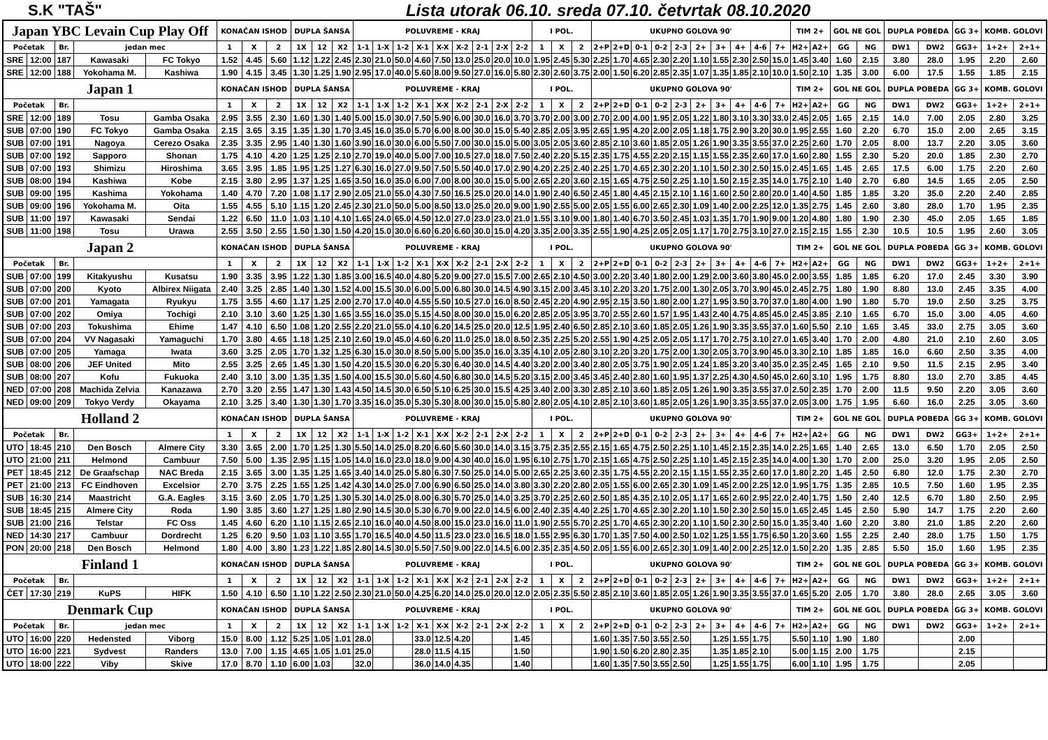S.K "TAŠ" Lista utorak 06.10. sreda 07.10. četvrtak 08.10.2020
| Japan YBC Levain Cup Play Off | | | | | KONAČAN ISHOD | | | DUPLA ŠANSA | | | POLUVREME - KRAJ | | | | | | | | | I POL. | | | UKUPNO GOLOVA 90' | | | | | | | | | | TIM 2+ | | GOL NE GOL | | DUPLA POBEDA | | GG 3+ | KOMB. GOLOVI | |
| --- | --- | --- | --- | --- | --- | --- | --- | --- | --- | --- | --- | --- | --- | --- | --- | --- | --- | --- | --- | --- | --- | --- | --- | --- | --- | --- | --- | --- | --- | --- | --- | --- | --- | --- | --- | --- | --- | --- | --- | --- | --- |
| Početak | | Br. | jedan mec | | 1 | X | 2 | 1X | 12 | X2 | 1-1 | 1-X | 1-2 | X-1 | X-X | X-2 | 2-1 | 2-X | 2-2 | 1 | X | 2 | 2+P | 2+D | 0-1 | 0-2 | 2-3 | 2+ | 3+ | 4+ | 4-6 | 7+ | H2+ | A2+ | GG | NG | DW1 | DW2 | GG3+ | 1+2+ | 2+1+ |
| SRE | 12:00 | 187 | Kawasaki | FC Tokyo | 1.52 | 4.45 | 5.60 | 1.12 | 1.22 | 2.45 | 2.30 | 21.0 | 50.0 | 4.60 | 7.50 | 13.0 | 25.0 | 20.0 | 10.0 | 1.95 | 2.45 | 5.30 | 2.25 | 1.70 | 4.65 | 2.30 | 2.20 | 1.10 | 1.55 | 2.30 | 2.50 | 15.0 | 1.45 | 3.40 | 1.60 | 2.15 | 3.80 | 28.0 | 1.95 | 2.20 | 2.60 |
| SRE | 12:00 | 188 | Yokohama M. | Kashiwa | 1.90 | 4.15 | 3.45 | 1.30 | 1.25 | 1.90 | 2.95 | 17.0 | 40.0 | 5.60 | 8.00 | 9.50 | 27.0 | 16.0 | 5.80 | 2.30 | 2.60 | 3.75 | 2.00 | 1.50 | 6.20 | 2.85 | 2.35 | 1.07 | 1.35 | 1.85 | 2.10 | 10.0 | 1.50 | 2.10 | 1.35 | 3.00 | 6.00 | 17.5 | 1.55 | 1.85 | 2.15 |
| Japan 1 | | | | | KONAČAN ISHOD | | | DUPLA ŠANSA | | | POLUVREME - KRAJ | | | | | | | | | I POL. | | | UKUPNO GOLOVA 90' | | | | | | | | | | TIM 2+ | | GOL NE GOL | | DUPLA POBEDA | | GG 3+ | KOMB. GOLOVI | |
| Početak | | Br. | | | 1 | X | 2 | 1X | 12 | X2 | 1-1 | 1-X | 1-2 | X-1 | X-X | X-2 | 2-1 | 2-X | 2-2 | 1 | X | 2 | 2+P | 2+D | 0-1 | 0-2 | 2-3 | 2+ | 3+ | 4+ | 4-6 | 7+ | H2+ | A2+ | GG | NG | DW1 | DW2 | GG3+ | 1+2+ | 2+1+ |
| SRE | 12:00 | 189 | Tosu | Gamba Osaka | 2.95 | 3.55 | 2.30 | 1.60 | 1.30 | 1.40 | 5.00 | 15.0 | 30.0 | 7.50 | 5.90 | 6.00 | 30.0 | 16.0 | 3.70 | 3.70 | 2.00 | 3.00 | 2.70 | 2.00 | 4.00 | 1.95 | 2.05 | 1.22 | 1.80 | 3.10 | 3.30 | 33.0 | 2.45 | 2.05 | 1.65 | 2.15 | 14.0 | 7.00 | 2.05 | 2.80 | 3.25 |
| SUB | 07:00 | 190 | FC Tokyo | Gamba Osaka | 2.15 | 3.65 | 3.15 | 1.35 | 1.30 | 1.70 | 3.45 | 16.0 | 35.0 | 5.70 | 6.00 | 8.00 | 30.0 | 15.0 | 5.40 | 2.85 | 2.05 | 3.95 | 2.65 | 1.95 | 4.20 | 2.00 | 2.05 | 1.18 | 1.75 | 2.90 | 3.20 | 30.0 | 1.95 | 2.55 | 1.60 | 2.20 | 6.70 | 15.0 | 2.00 | 2.65 | 3.15 |
| SUB | 07:00 | 191 | Nagoya | Cerezo Osaka | 2.35 | 3.35 | 2.95 | 1.40 | 1.30 | 1.60 | 3.90 | 16.0 | 30.0 | 6.00 | 5.50 | 7.00 | 30.0 | 15.0 | 5.00 | 3.05 | 2.05 | 3.60 | 2.85 | 2.10 | 3.60 | 1.85 | 2.05 | 1.26 | 1.90 | 3.35 | 3.55 | 37.0 | 2.25 | 2.60 | 1.70 | 2.05 | 8.00 | 13.7 | 2.20 | 3.05 | 3.60 |
| SUB | 07:00 | 192 | Sapporo | Shonan | 1.75 | 4.10 | 4.20 | 1.25 | 1.25 | 2.10 | 2.70 | 19.0 | 40.0 | 5.00 | 7.00 | 10.5 | 27.0 | 18.0 | 7.50 | 2.40 | 2.20 | 5.15 | 2.35 | 1.75 | 4.55 | 2.20 | 2.15 | 1.15 | 1.55 | 2.35 | 2.60 | 17.0 | 1.60 | 2.80 | 1.55 | 2.30 | 5.20 | 20.0 | 1.85 | 2.30 | 2.70 |
| SUB | 07:00 | 193 | Shimizu | Hiroshima | 3.65 | 3.95 | 1.85 | 1.95 | 1.25 | 1.27 | 6.30 | 16.0 | 27.0 | 9.50 | 7.50 | 5.50 | 40.0 | 17.0 | 2.90 | 4.20 | 2.25 | 2.40 | 2.25 | 1.70 | 4.65 | 2.30 | 2.20 | 1.10 | 1.50 | 2.30 | 2.50 | 15.0 | 2.45 | 1.65 | 1.45 | 2.65 | 17.5 | 6.00 | 1.75 | 2.20 | 2.60 |
| SUB | 08:00 | 194 | Kashiwa | Kobe | 2.15 | 3.80 | 2.95 | 1.37 | 1.25 | 1.65 | 3.50 | 16.0 | 35.0 | 6.00 | 7.00 | 8.00 | 30.0 | 15.0 | 5.00 | 2.65 | 2.20 | 3.60 | 2.15 | 1.65 | 4.75 | 2.50 | 2.25 | 1.10 | 1.50 | 2.15 | 2.35 | 14.0 | 1.75 | 2.10 | 1.40 | 2.70 | 6.80 | 14.5 | 1.65 | 2.05 | 2.50 |
| SUB | 09:00 | 195 | Kashima | Yokohama | 1.40 | 4.70 | 7.20 | 1.08 | 1.17 | 2.90 | 2.05 | 21.0 | 55.0 | 4.30 | 7.50 | 16.5 | 25.0 | 20.0 | 14.0 | 1.90 | 2.40 | 6.50 | 2.45 | 1.80 | 4.45 | 2.15 | 2.10 | 1.16 | 1.60 | 2.50 | 2.80 | 20.0 | 1.40 | 4.50 | 1.85 | 1.85 | 3.20 | 35.0 | 2.20 | 2.40 | 2.85 |
| SUB | 09:00 | 196 | Yokohama M. | Oita | 1.55 | 4.55 | 5.10 | 1.15 | 1.20 | 2.45 | 2.30 | 21.0 | 50.0 | 5.00 | 8.50 | 13.0 | 25.0 | 20.0 | 9.00 | 1.90 | 2.55 | 5.00 | 2.05 | 1.55 | 6.00 | 2.65 | 2.30 | 1.09 | 1.40 | 2.00 | 2.25 | 12.0 | 1.35 | 2.75 | 1.45 | 2.60 | 3.80 | 28.0 | 1.70 | 1.95 | 2.35 |
| SUB | 11:00 | 197 | Kawasaki | Sendai | 1.22 | 6.50 | 11.0 | 1.03 | 1.10 | 4.10 | 1.65 | 24.0 | 65.0 | 4.50 | 12.0 | 27.0 | 23.0 | 23.0 | 21.0 | 1.55 | 3.10 | 9.00 | 1.80 | 1.40 | 6.70 | 3.50 | 2.45 | 1.03 | 1.35 | 1.70 | 1.90 | 9.00 | 1.20 | 4.80 | 1.80 | 1.90 | 2.30 | 45.0 | 2.05 | 1.65 | 1.85 |
| SUB | 11:00 | 198 | Tosu | Urawa | 2.55 | 3.50 | 2.55 | 1.50 | 1.30 | 1.50 | 4.20 | 15.0 | 30.0 | 6.60 | 6.20 | 6.60 | 30.0 | 15.0 | 4.20 | 3.35 | 2.00 | 3.35 | 2.55 | 1.90 | 4.25 | 2.05 | 2.05 | 1.17 | 1.70 | 2.75 | 3.10 | 27.0 | 2.15 | 2.15 | 1.55 | 2.30 | 10.5 | 10.5 | 1.95 | 2.60 | 3.05 |
| Japan 2 | | | | | KONAČAN ISHOD | | | DUPLA ŠANSA | | | POLUVREME - KRAJ | | | | | | | | | I POL. | | | UKUPNO GOLOVA 90' | | | | | | | | | | TIM 2+ | | GOL NE GOL | | DUPLA POBEDA | | GG 3+ | KOMB. GOLOVI | |
| Početak | | Br. | | | 1 | X | 2 | 1X | 12 | X2 | 1-1 | 1-X | 1-2 | X-1 | X-X | X-2 | 2-1 | 2-X | 2-2 | 1 | X | 2 | 2+P | 2+D | 0-1 | 0-2 | 2-3 | 2+ | 3+ | 4+ | 4-6 | 7+ | H2+ | A2+ | GG | NG | DW1 | DW2 | GG3+ | 1+2+ | 2+1+ |
| SUB | 07:00 | 199 | Kitakyushu | Kusatsu | 1.90 | 3.35 | 3.95 | 1.22 | 1.30 | 1.85 | 3.00 | 16.5 | 40.0 | 4.80 | 5.20 | 9.00 | 27.0 | 15.5 | 7.00 | 2.65 | 2.10 | 4.50 | 3.00 | 2.20 | 3.40 | 1.80 | 2.00 | 1.29 | 2.00 | 3.60 | 3.80 | 45.0 | 2.00 | 3.55 | 1.85 | 1.85 | 6.20 | 17.0 | 2.45 | 3.30 | 3.90 |
| SUB | 07:00 | 200 | Kyoto | Albirex Niigata | 2.40 | 3.25 | 2.85 | 1.40 | 1.30 | 1.52 | 4.00 | 15.5 | 30.0 | 6.00 | 5.00 | 6.80 | 30.0 | 14.5 | 4.90 | 3.15 | 2.00 | 3.45 | 3.10 | 2.20 | 3.20 | 1.75 | 2.00 | 1.30 | 2.05 | 3.70 | 3.90 | 45.0 | 2.45 | 2.75 | 1.80 | 1.90 | 8.80 | 13.0 | 2.45 | 3.35 | 4.00 |
| SUB | 07:00 | 201 | Yamagata | Ryukyu | 1.75 | 3.55 | 4.60 | 1.17 | 1.25 | 2.00 | 2.70 | 17.0 | 40.0 | 4.55 | 5.50 | 10.5 | 27.0 | 16.0 | 8.50 | 2.45 | 2.20 | 4.90 | 2.95 | 2.15 | 3.50 | 1.80 | 2.00 | 1.27 | 1.95 | 3.50 | 3.70 | 37.0 | 1.80 | 4.00 | 1.90 | 1.80 | 5.70 | 19.0 | 2.50 | 3.25 | 3.75 |
| SUB | 07:00 | 202 | Omiya | Tochigi | 2.10 | 3.10 | 3.60 | 1.25 | 1.30 | 1.65 | 3.55 | 16.0 | 35.0 | 5.15 | 4.50 | 8.00 | 30.0 | 15.0 | 6.20 | 2.85 | 2.05 | 3.95 | 3.70 | 2.55 | 2.60 | 1.57 | 1.95 | 1.43 | 2.40 | 4.75 | 4.85 | 45.0 | 2.45 | 3.85 | 2.10 | 1.65 | 6.70 | 15.0 | 3.00 | 4.05 | 4.60 |
| SUB | 07:00 | 203 | Tokushima | Ehime | 1.47 | 4.10 | 6.50 | 1.08 | 1.20 | 2.55 | 2.20 | 21.0 | 55.0 | 4.10 | 6.20 | 14.5 | 25.0 | 20.0 | 12.5 | 1.95 | 2.40 | 6.50 | 2.85 | 2.10 | 3.60 | 1.85 | 2.05 | 1.26 | 1.90 | 3.35 | 3.55 | 37.0 | 1.60 | 5.50 | 2.10 | 1.65 | 3.45 | 33.0 | 2.75 | 3.05 | 3.60 |
| SUB | 07:00 | 204 | VV Nagasaki | Yamaguchi | 1.70 | 3.80 | 4.65 | 1.18 | 1.25 | 2.10 | 2.60 | 19.0 | 45.0 | 4.60 | 6.20 | 11.0 | 25.0 | 18.0 | 8.50 | 2.35 | 2.25 | 5.20 | 2.55 | 1.90 | 4.25 | 2.05 | 2.05 | 1.17 | 1.70 | 2.75 | 3.10 | 27.0 | 1.65 | 3.40 | 1.70 | 2.00 | 4.80 | 21.0 | 2.10 | 2.60 | 3.05 |
| SUB | 07:00 | 205 | Yamaga | Iwata | 3.60 | 3.25 | 2.05 | 1.70 | 1.32 | 1.25 | 6.30 | 15.0 | 30.0 | 8.50 | 5.00 | 5.00 | 35.0 | 16.0 | 3.35 | 4.10 | 2.05 | 2.80 | 3.10 | 2.20 | 3.20 | 1.75 | 2.00 | 1.30 | 2.05 | 3.70 | 3.90 | 45.0 | 3.30 | 2.10 | 1.85 | 1.85 | 16.0 | 6.60 | 2.50 | 3.35 | 4.00 |
| SUB | 08:00 | 206 | JEF United | Mito | 2.55 | 3.25 | 2.65 | 1.45 | 1.30 | 1.50 | 4.20 | 15.5 | 30.0 | 6.20 | 5.30 | 6.40 | 30.0 | 14.5 | 4.40 | 3.20 | 2.00 | 3.40 | 2.80 | 2.05 | 3.75 | 1.90 | 2.05 | 1.24 | 1.85 | 3.20 | 3.40 | 35.0 | 2.35 | 2.45 | 1.65 | 2.10 | 9.50 | 11.5 | 2.15 | 2.95 | 3.40 |
| SUB | 08:00 | 207 | Kofu | Fukuoka | 2.40 | 3.10 | 3.00 | 1.35 | 1.35 | 1.50 | 4.00 | 15.5 | 30.0 | 5.60 | 4.50 | 6.80 | 30.0 | 14.5 | 5.20 | 3.15 | 2.00 | 3.45 | 3.45 | 2.40 | 2.80 | 1.60 | 1.95 | 1.37 | 2.25 | 4.30 | 4.50 | 45.0 | 2.60 | 3.10 | 1.95 | 1.75 | 8.80 | 13.0 | 2.70 | 3.85 | 4.45 |
| NED | 07:00 | 208 | Machida Zelvia | Kanazawa | 2.70 | 3.20 | 2.55 | 1.47 | 1.30 | 1.43 | 4.50 | 14.5 | 30.0 | 6.50 | 5.10 | 6.25 | 30.0 | 15.5 | 4.25 | 3.40 | 2.00 | 3.30 | 2.85 | 2.10 | 3.60 | 1.85 | 2.05 | 1.26 | 1.90 | 3.35 | 3.55 | 37.0 | 2.50 | 2.35 | 1.70 | 2.00 | 11.5 | 9.50 | 2.20 | 3.05 | 3.60 |
| NED | 09:00 | 209 | Tokyo Verdy | Okayama | 2.10 | 3.25 | 3.40 | 1.30 | 1.30 | 1.70 | 3.35 | 16.0 | 35.0 | 5.30 | 5.30 | 8.00 | 30.0 | 15.0 | 5.80 | 2.80 | 2.05 | 4.10 | 2.85 | 2.10 | 3.60 | 1.85 | 2.05 | 1.26 | 1.90 | 3.35 | 3.55 | 37.0 | 2.05 | 3.00 | 1.75 | 1.95 | 6.60 | 16.0 | 2.25 | 3.05 | 3.60 |
| Holland 2 | | | | | KONAČAN ISHOD | | | DUPLA ŠANSA | | | POLUVREME - KRAJ | | | | | | | | | I POL. | | | UKUPNO GOLOVA 90' | | | | | | | | | | TIM 2+ | | GOL NE GOL | | DUPLA POBEDA | | GG 3+ | KOMB. GOLOVI | |
| Početak | | Br. | | | 1 | X | 2 | 1X | 12 | X2 | 1-1 | 1-X | 1-2 | X-1 | X-X | X-2 | 2-1 | 2-X | 2-2 | 1 | X | 2 | 2+P | 2+D | 0-1 | 0-2 | 2-3 | 2+ | 3+ | 4+ | 4-6 | 7+ | H2+ | A2+ | GG | NG | DW1 | DW2 | GG3+ | 1+2+ | 2+1+ |
| UTO | 18:45 | 210 | Den Bosch | Almere City | 3.30 | 3.65 | 2.00 | 1.70 | 1.25 | 1.30 | 5.50 | 14.0 | 25.0 | 8.20 | 6.60 | 5.60 | 30.0 | 14.0 | 3.15 | 3.75 | 2.35 | 2.55 | 2.15 | 1.65 | 4.75 | 2.50 | 2.25 | 1.10 | 1.45 | 2.15 | 2.35 | 14.0 | 2.25 | 1.65 | 1.40 | 2.65 | 13.0 | 6.50 | 1.70 | 2.05 | 2.50 |
| UTO | 21:00 | 211 | Helmond | Cambuur | 7.50 | 5.00 | 1.35 | 2.95 | 1.15 | 1.05 | 14.0 | 16.0 | 23.0 | 18.0 | 9.00 | 4.30 | 40.0 | 16.0 | 1.95 | 6.10 | 2.75 | 1.70 | 2.15 | 1.65 | 4.75 | 2.50 | 2.25 | 1.10 | 1.45 | 2.15 | 2.35 | 14.0 | 4.00 | 1.30 | 1.70 | 2.00 | 25.0 | 3.20 | 1.95 | 2.05 | 2.50 |
| PET | 18:45 | 212 | De Graafschap | NAC Breda | 2.15 | 3.65 | 3.00 | 1.35 | 1.25 | 1.65 | 3.40 | 14.0 | 25.0 | 5.80 | 6.30 | 7.50 | 25.0 | 14.0 | 5.00 | 2.65 | 2.25 | 3.60 | 2.35 | 1.75 | 4.55 | 2.20 | 2.15 | 1.15 | 1.55 | 2.35 | 2.60 | 17.0 | 1.80 | 2.20 | 1.45 | 2.50 | 6.80 | 12.0 | 1.75 | 2.30 | 2.70 |
| PET | 21:00 | 213 | FC Eindhoven | Excelsior | 2.70 | 3.75 | 2.25 | 1.55 | 1.25 | 1.42 | 4.30 | 14.0 | 25.0 | 7.00 | 6.90 | 6.50 | 25.0 | 14.0 | 3.80 | 3.30 | 2.20 | 2.80 | 2.05 | 1.55 | 6.00 | 2.65 | 2.30 | 1.09 | 1.45 | 2.00 | 2.25 | 12.0 | 1.95 | 1.75 | 1.35 | 2.85 | 10.5 | 7.50 | 1.60 | 1.95 | 2.35 |
| SUB | 16:30 | 214 | Maastricht | G.A. Eagles | 3.15 | 3.60 | 2.05 | 1.70 | 1.25 | 1.30 | 5.30 | 14.0 | 25.0 | 8.00 | 6.30 | 5.70 | 25.0 | 14.0 | 3.25 | 3.70 | 2.25 | 2.60 | 2.50 | 1.85 | 4.35 | 2.10 | 2.05 | 1.17 | 1.65 | 2.60 | 2.95 | 22.0 | 2.40 | 1.75 | 1.50 | 2.40 | 12.5 | 6.70 | 1.80 | 2.50 | 2.95 |
| SUB | 18:45 | 215 | Almere City | Roda | 1.90 | 3.85 | 3.60 | 1.27 | 1.25 | 1.80 | 2.90 | 14.5 | 30.0 | 5.30 | 6.70 | 9.00 | 22.0 | 14.5 | 6.00 | 2.40 | 2.35 | 4.40 | 2.25 | 1.70 | 4.65 | 2.30 | 2.20 | 1.10 | 1.50 | 2.30 | 2.50 | 15.0 | 1.65 | 2.45 | 1.45 | 2.50 | 5.90 | 14.7 | 1.75 | 2.20 | 2.60 |
| SUB | 21:00 | 216 | Telstar | FC Oss | 1.45 | 4.60 | 6.20 | 1.10 | 1.15 | 2.65 | 2.10 | 16.0 | 40.0 | 4.50 | 8.00 | 15.0 | 23.0 | 16.0 | 11.0 | 1.90 | 2.55 | 5.70 | 2.25 | 1.70 | 4.65 | 2.30 | 2.20 | 1.10 | 1.50 | 2.30 | 2.50 | 15.0 | 1.35 | 3.40 | 1.60 | 2.20 | 3.80 | 21.0 | 1.85 | 2.20 | 2.60 |
| NED | 14:30 | 217 | Cambuur | Dordrecht | 1.25 | 6.20 | 9.50 | 1.03 | 1.10 | 3.55 | 1.70 | 16.5 | 40.0 | 4.50 | 11.5 | 23.0 | 23.0 | 16.5 | 18.0 | 1.55 | 2.95 | 6.30 | 1.70 | 1.35 | 7.50 | 4.00 | 2.50 | 1.02 | 1.25 | 1.55 | 1.75 | 6.50 | 1.20 | 3.60 | 1.55 | 2.25 | 2.40 | 28.0 | 1.75 | 1.50 | 1.75 |
| PON | 20:00 | 218 | Den Bosch | Helmond | 1.80 | 4.00 | 3.80 | 1.23 | 1.22 | 1.85 | 2.80 | 14.5 | 30.0 | 5.50 | 7.50 | 9.00 | 22.0 | 14.5 | 6.00 | 2.35 | 2.35 | 4.50 | 2.05 | 1.55 | 6.00 | 2.65 | 2.30 | 1.09 | 1.40 | 2.00 | 2.25 | 12.0 | 1.50 | 2.20 | 1.35 | 2.85 | 5.50 | 15.0 | 1.60 | 1.95 | 2.35 |
| Finland 1 | | | | | KONAČAN ISHOD | | | DUPLA ŠANSA | | | POLUVREME - KRAJ | | | | | | | | | I POL. | | | UKUPNO GOLOVA 90' | | | | | | | | | | TIM 2+ | | GOL NE GOL | | DUPLA POBEDA | | GG 3+ | KOMB. GOLOVI | |
| Početak | | Br. | | | 1 | X | 2 | 1X | 12 | X2 | 1-1 | 1-X | 1-2 | X-1 | X-X | X-2 | 2-1 | 2-X | 2-2 | 1 | X | 2 | 2+P | 2+D | 0-1 | 0-2 | 2-3 | 2+ | 3+ | 4+ | 4-6 | 7+ | H2+ | A2+ | GG | NG | DW1 | DW2 | GG3+ | 1+2+ | 2+1+ |
| ČET | 17:30 | 219 | KuPS | HIFK | 1.50 | 4.10 | 6.50 | 1.10 | 1.22 | 2.50 | 2.30 | 21.0 | 50.0 | 4.25 | 6.20 | 14.0 | 25.0 | 20.0 | 12.0 | 2.05 | 2.35 | 5.50 | 2.85 | 2.10 | 3.60 | 1.85 | 2.05 | 1.26 | 1.90 | 3.35 | 3.55 | 37.0 | 1.65 | 5.20 | 2.05 | 1.70 | 3.80 | 28.0 | 2.65 | 3.05 | 3.60 |
| Denmark Cup | | | | | KONAČAN ISHOD | | | DUPLA ŠANSA | | | POLUVREME - KRAJ | | | | | | | | | I POL. | | | UKUPNO GOLOVA 90' | | | | | | | | | | TIM 2+ | | GOL NE GOL | | DUPLA POBEDA | | GG 3+ | KOMB. GOLOVI | |
| Početak | | Br. | jedan mec | | 1 | X | 2 | 1X | 12 | X2 | 1-1 | 1-X | 1-2 | X-1 | X-X | X-2 | 2-1 | 2-X | 2-2 | 1 | X | 2 | 2+P | 2+D | 0-1 | 0-2 | 2-3 | 2+ | 3+ | 4+ | 4-6 | 7+ | H2+ | A2+ | GG | NG | DW1 | DW2 | GG3+ | 1+2+ | 2+1+ |
| UTO | 16:00 | 220 | Hedensted | Viborg | 15.0 | 8.00 | 1.12 | 5.25 | 1.05 | 1.01 | 28.0 | | | 33.0 | 12.5 | 4.20 | | | 1.45 | | | | 1.60 | 1.35 | 7.50 | 3.55 | 2.50 | | 1.25 | 1.55 | 1.75 | | 5.50 | 1.10 | 1.90 | 1.80 | | | 2.00 | | |
| UTO | 16:00 | 221 | Sydvest | Randers | 13.0 | 7.00 | 1.15 | 4.65 | 1.05 | 1.01 | 25.0 | | | 28.0 | 11.5 | 4.15 | | | 1.50 | | | | 1.90 | 1.50 | 6.20 | 2.80 | 2.35 | | 1.35 | 1.85 | 2.10 | | 5.00 | 1.15 | 2.00 | 1.75 | | | 2.15 | | |
| UTO | 18:00 | 222 | Viby | Skive | 17.0 | 8.70 | 1.10 | 6.00 | 1.03 | | 32.0 | | | 36.0 | 14.0 | 4.35 | | | 1.40 | | | | 1.60 | 1.35 | 7.50 | 3.55 | 2.50 | | 1.25 | 1.55 | 1.75 | | 6.00 | 1.10 | 1.95 | 1.75 | | | 2.05 | | |